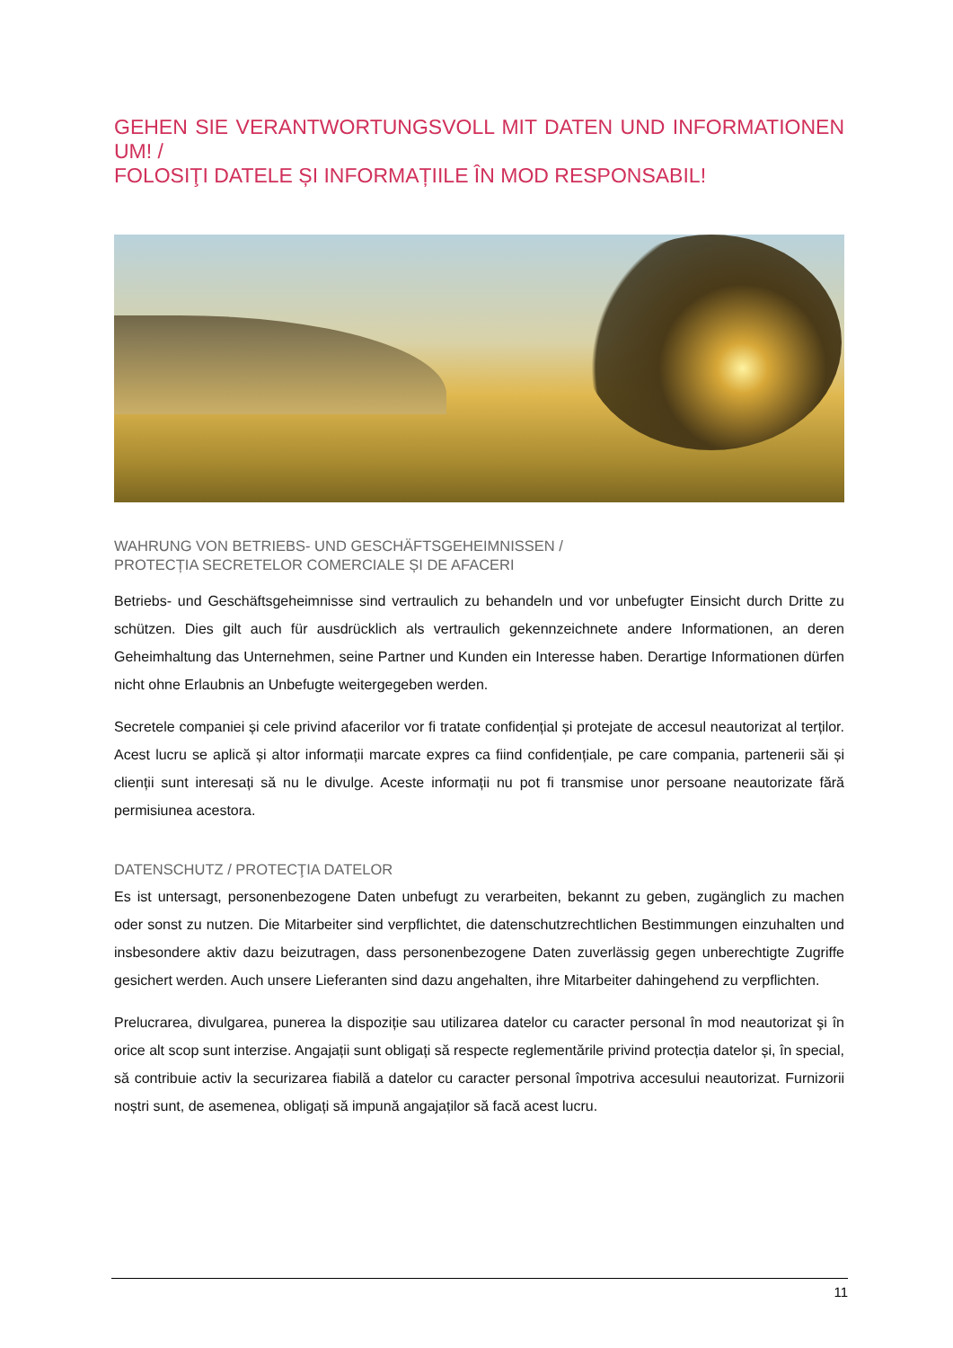GEHEN SIE VERANTWORTUNGSVOLL MIT DATEN UND INFORMATIONEN UM! /
FOLOSIŢI DATELE ȘI INFORMAȚIILE ÎN MOD RESPONSABIL!
WAHRUNG VON BETRIEBS- UND GESCHÄFTSGEHEIMNISSEN /
PROTECȚIA SECRETELOR COMERCIALE ȘI DE AFACERI
Betriebs- und Geschäftsgeheimnisse sind vertraulich zu behandeln und vor unbefugter Einsicht durch Dritte zu schützen. Dies gilt auch für ausdrücklich als vertraulich gekennzeichnete andere Informationen, an deren Geheimhaltung das Unternehmen, seine Partner und Kunden ein Interesse haben. Derartige Informationen dürfen nicht ohne Erlaubnis an Unbefugte weitergegeben werden.
Secretele companiei și cele privind afacerilor vor fi tratate confidențial și protejate de accesul neautorizat al terților. Acest lucru se aplică și altor informații marcate expres ca fiind confidențiale, pe care compania, partenerii săi și clienții sunt interesați să nu le divulge. Aceste informații nu pot fi transmise unor persoane neautorizate fără permisiunea acestora.
DATENSCHUTZ / PROTECŢIA DATELOR
Es ist untersagt, personenbezogene Daten unbefugt zu verarbeiten, bekannt zu geben, zugänglich zu machen oder sonst zu nutzen. Die Mitarbeiter sind verpflichtet, die datenschutzrechtlichen Bestimmungen einzuhalten und insbesondere aktiv dazu beizutragen, dass personenbezogene Daten zuverlässig gegen unberechtigte Zugriffe gesichert werden. Auch unsere Lieferanten sind dazu angehalten, ihre Mitarbeiter dahingehend zu verpflichten.
Prelucrarea, divulgarea, punerea la dispoziție sau utilizarea datelor cu caracter personal în mod neautorizat şi în orice alt scop sunt interzise. Angajații sunt obligați să respecte reglementările privind protecția datelor și, în special, să contribuie activ la securizarea fiabilă a datelor cu caracter personal împotriva accesului neautorizat. Furnizorii noștri sunt, de asemenea, obligați să impună angajaților să facă acest lucru.
11